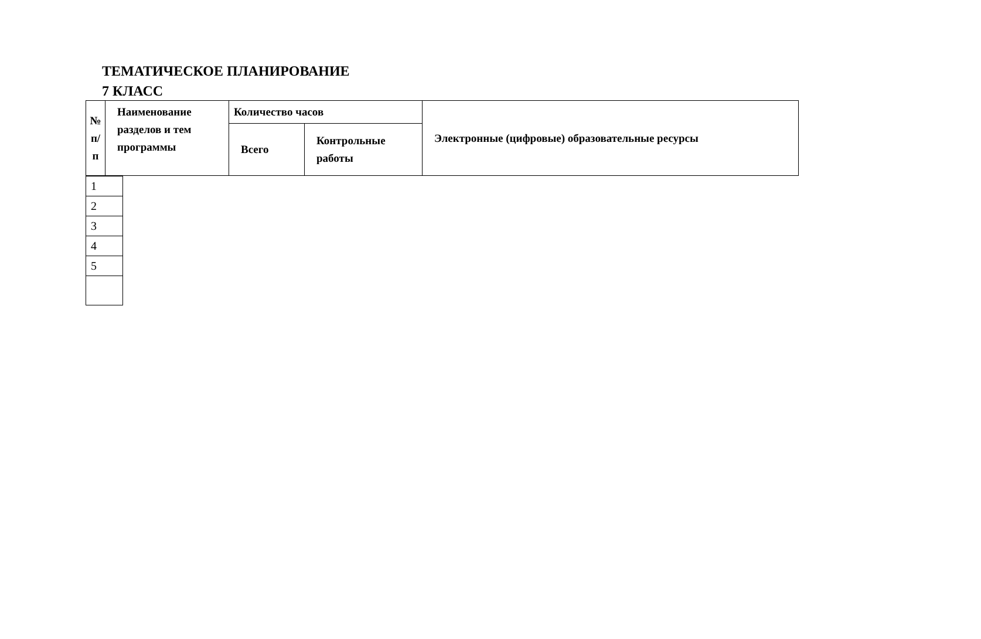ТЕМАТИЧЕСКОЕ ПЛАНИРОВАНИЕ
7 КЛАСС
| № п/п | Наименование разделов и тем программы | Количество часов | | Электронные (цифровые) образовательные ресурсы |
| | | Всего | Контрольные работы | |
| 1 |
| 2 |
| 3 |
| 4 |
| 5 |